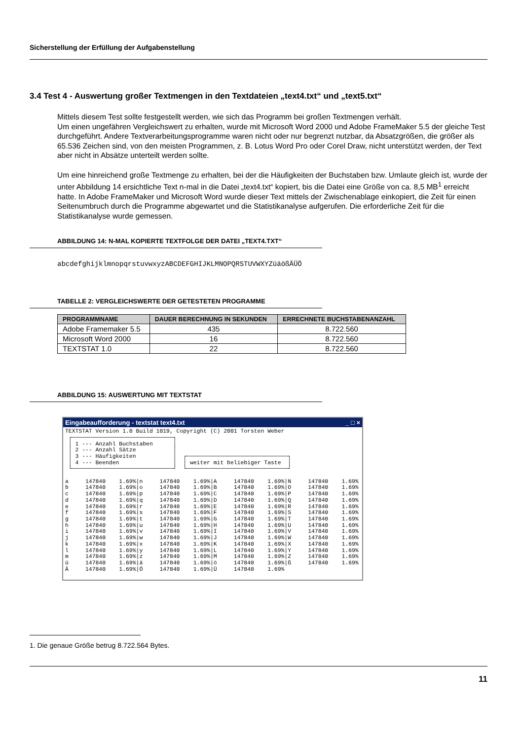Sicherstellung der Erfüllung der Aufgabenstellung
3.4 Test 4 - Auswertung großer Textmengen in den Textdateien „text4.txt“ und „text5.txt“
Mittels diesem Test sollte festgestellt werden, wie sich das Programm bei großen Textmengen verhält.
Um einen ungefähren Vergleichswert zu erhalten, wurde mit Microsoft Word 2000 und Adobe FrameMaker 5.5 der gleiche Test durchgeführt. Andere Textverarbeitungsprogramme waren nicht oder nur begrenzt nutzbar, da Absatzgrößen, die größer als 65.536 Zeichen sind, von den meisten Programmen, z. B. Lotus Word Pro oder Corel Draw, nicht unterstützt werden, der Text aber nicht in Absätze unterteilt werden sollte.
Um eine hinreichend große Textmenge zu erhalten, bei der die Häufigkeiten der Buchstaben bzw. Umlaute gleich ist, wurde der unter Abbildung 14 ersichtliche Text n-mal in die Datei „text4.txt“ kopiert, bis die Datei eine Größe von ca. 8,5 MB<sup>1</sup> erreicht hatte. In Adobe FrameMaker und Microsoft Word wurde dieser Text mittels der Zwischenablage einkopiert, die Zeit für einen Seitenumbruch durch die Programme abgewartet und die Statistikanalyse aufgerufen. Die erforderliche Zeit für die Statistikanalyse wurde gemessen.
ABBILDUNG 14: N-MAL KOPIERTE TEXTFOLGE DER DATEI „TEXT4.TXT“
abcdefghijklmnopqrstuvwxyzABCDEFGHIJKLMNOPQRSTUVWXYZüäößÄÜÖ
TABELLE 2: VERGLEICHSWERTE DER GETESTETEN PROGRAMME
| PROGRAMMNAME | DAUER BERECHNUNG IN SEKUNDEN | ERRECHNETE BUCHSTABENANZAHL |
| --- | --- | --- |
| Adobe Framemaker 5.5 | 435 | 8.722.560 |
| Microsoft Word 2000 | 16 | 8.722.560 |
| TEXTSTAT 1.0 | 22 | 8.722.560 |
ABBILDUNG 15: AUSWERTUNG MIT TEXTSTAT
Eingabeaufforderung - textstat text4.txt _ □ ×
TEXTSTAT Version 1.0 Build 1019, Copyright (C) 2001 Torsten Weber
 ┌──────────────────────────────┐
 │ 1 --- Anzahl Buchstaben      │
 │ 2 --- Anzahl Sätze           │
 │ 3 --- Häufigkeiten           │  ┌──────────────────────────────┐
 │ 4 --- Beenden                │  │ weiter mit beliebiger Taste  │
 └──────────────────────────────┘  └──────────────────────────────┘

a     147840    1.69%|n     147840    1.69%|A     147840    1.69%|N     147840    1.69%
b     147840    1.69%|o     147840    1.69%|B     147840    1.69%|O     147840    1.69%
c     147840    1.69%|p     147840    1.69%|C     147840    1.69%|P     147840    1.69%
d     147840    1.69%|q     147840    1.69%|D     147840    1.69%|Q     147840    1.69%
e     147840    1.69%|r     147840    1.69%|E     147840    1.69%|R     147840    1.69%
f     147840    1.69%|s     147840    1.69%|F     147840    1.69%|S     147840    1.69%
g     147840    1.69%|t     147840    1.69%|G     147840    1.69%|T     147840    1.69%
h     147840    1.69%|u     147840    1.69%|H     147840    1.69%|U     147840    1.69%
i     147840    1.69%|v     147840    1.69%|I     147840    1.69%|V     147840    1.69%
j     147840    1.69%|w     147840    1.69%|J     147840    1.69%|W     147840    1.69%
k     147840    1.69%|x     147840    1.69%|K     147840    1.69%|X     147840    1.69%
l     147840    1.69%|y     147840    1.69%|L     147840    1.69%|Y     147840    1.69%
m     147840    1.69%|z     147840    1.69%|M     147840    1.69%|Z     147840    1.69%
ü     147840    1.69%|ä     147840    1.69%|ö     147840    1.69%|ß     147840    1.69%
Ä     147840    1.69%|Ö     147840    1.69%|Ü     147840    1.69%
1. Die genaue Größe betrug 8.722.564 Bytes.
11